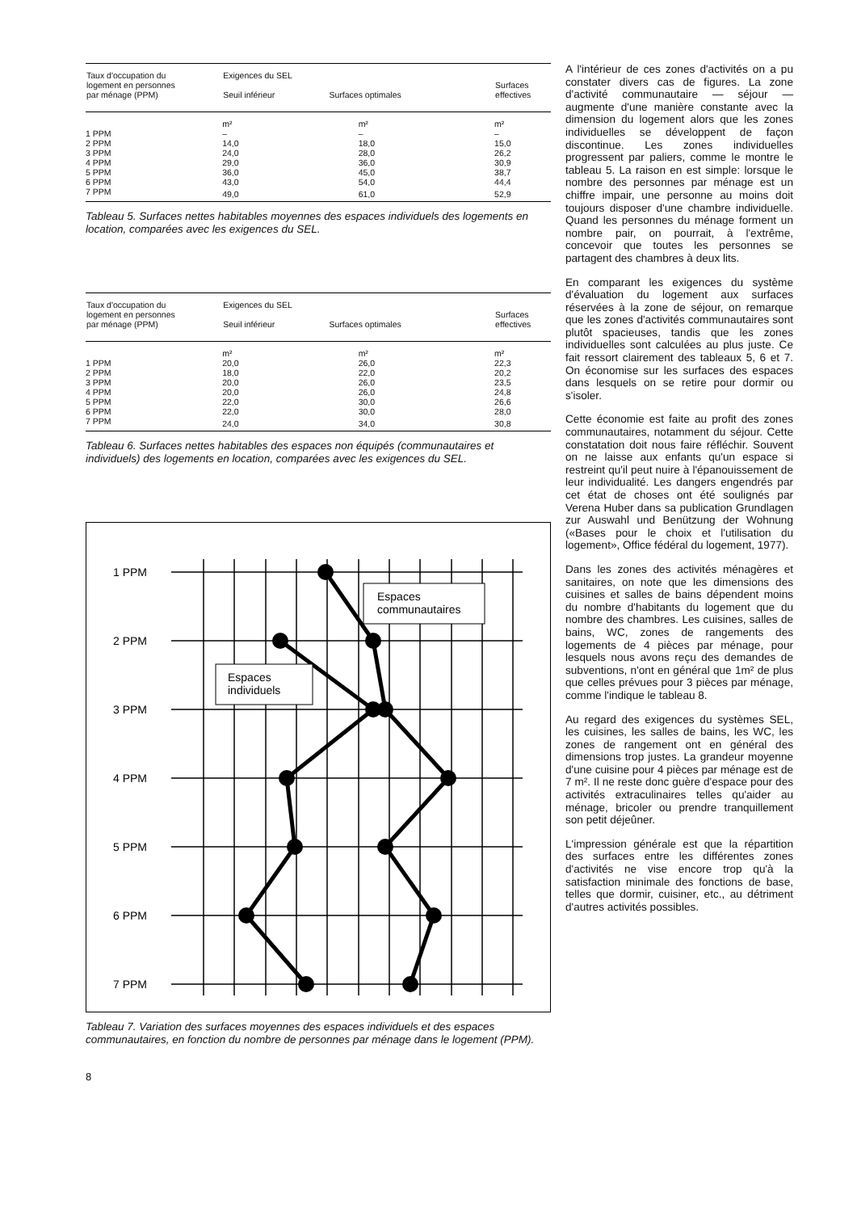| Taux d'occupation du logement en personnes par ménage (PPM) | Exigences du SEL Seuil inférieur Surfaces optimales | | Surfaces effectives |
| --- | --- | --- | --- |
| | m² | m² | m² |
| 1 PPM | – | – | – |
| 2 PPM | 14,0 | 18,0 | 15,0 |
| 3 PPM | 24,0 | 28,0 | 26,2 |
| 4 PPM | 29,0 | 36,0 | 30,9 |
| 5 PPM | 36,0 | 45,0 | 38,7 |
| 6 PPM | 43,0 | 54,0 | 44,4 |
| 7 PPM | 49,0 | 61,0 | 52,9 |
Tableau 5. Surfaces nettes habitables moyennes des espaces individuels des logements en location, comparées avec les exigences du SEL.
| Taux d'occupation du logement en personnes par ménage (PPM) | Exigences du SEL Seuil inférieur Surfaces optimales | | Surfaces effectives |
| --- | --- | --- | --- |
| | m² | m² | m² |
| 1 PPM | 20,0 | 26,0 | 22,3 |
| 2 PPM | 18,0 | 22,0 | 20,2 |
| 3 PPM | 20,0 | 26,0 | 23,5 |
| 4 PPM | 20,0 | 26,0 | 24,8 |
| 5 PPM | 22,0 | 30,0 | 26,6 |
| 6 PPM | 22,0 | 30,0 | 28,0 |
| 7 PPM | 24,0 | 34,0 | 30,8 |
Tableau 6. Surfaces nettes habitables des espaces non équipés (communautaires et individuels) des logements en location, comparées avec les exigences du SEL.
Espaces
communautaires
Espaces
individuels
1 PPM
2 PPM
3 PPM
4 PPM
5 PPM
6 PPM
7 PPM
Tableau 7. Variation des surfaces moyennes des espaces individuels et des espaces communautaires, en fonction du nombre de personnes par ménage dans le logement (PPM).
8
A l'intérieur de ces zones d'activités on a pu constater divers cas de figures. La zone d'activité communautaire — séjour — augmente d'une manière constante avec la dimension du logement alors que les zones individuelles se développent de façon discontinue. Les zones individuelles progressent par paliers, comme le montre le tableau 5. La raison en est simple: lorsque le nombre des personnes par ménage est un chiffre impair, une personne au moins doit toujours disposer d'une chambre individuelle. Quand les personnes du ménage forment un nombre pair, on pourrait, à l'extrême, concevoir que toutes les personnes se partagent des chambres à deux lits.
En comparant les exigences du système d'évaluation du logement aux surfaces réservées à la zone de séjour, on remarque que les zones d'activités communautaires sont plutôt spacieuses, tandis que les zones individuelles sont calculées au plus juste. Ce fait ressort clairement des tableaux 5, 6 et 7. On économise sur les surfaces des espaces dans lesquels on se retire pour dormir ou s'isoler.
Cette économie est faite au profit des zones communautaires, notamment du séjour. Cette constatation doit nous faire réfléchir. Souvent on ne laisse aux enfants qu'un espace si restreint qu'il peut nuire à l'épanouissement de leur individualité. Les dangers engendrés par cet état de choses ont été soulignés par Verena Huber dans sa publication Grundlagen zur Auswahl und Benützung der Wohnung («Bases pour le choix et l'utilisation du logement», Office fédéral du logement, 1977).
Dans les zones des activités ménagères et sanitaires, on note que les dimensions des cuisines et salles de bains dépendent moins du nombre d'habitants du logement que du nombre des chambres. Les cuisines, salles de bains, WC, zones de rangements des logements de 4 pièces par ménage, pour lesquels nous avons reçu des demandes de subventions, n'ont en général que 1m² de plus que celles prévues pour 3 pièces par ménage, comme l'indique le tableau 8.
Au regard des exigences du systèmes SEL, les cuisines, les salles de bains, les WC, les zones de rangement ont en général des dimensions trop justes. La grandeur moyenne d'une cuisine pour 4 pièces par ménage est de 7 m². Il ne reste donc guère d'espace pour des activités extraculinaires telles qu'aider au ménage, bricoler ou prendre tranquillement son petit déjeûner.
L'impression générale est que la répartition des surfaces entre les différentes zones d'activités ne vise encore trop qu'à la satisfaction minimale des fonctions de base, telles que dormir, cuisiner, etc., au détriment d'autres activités possibles.